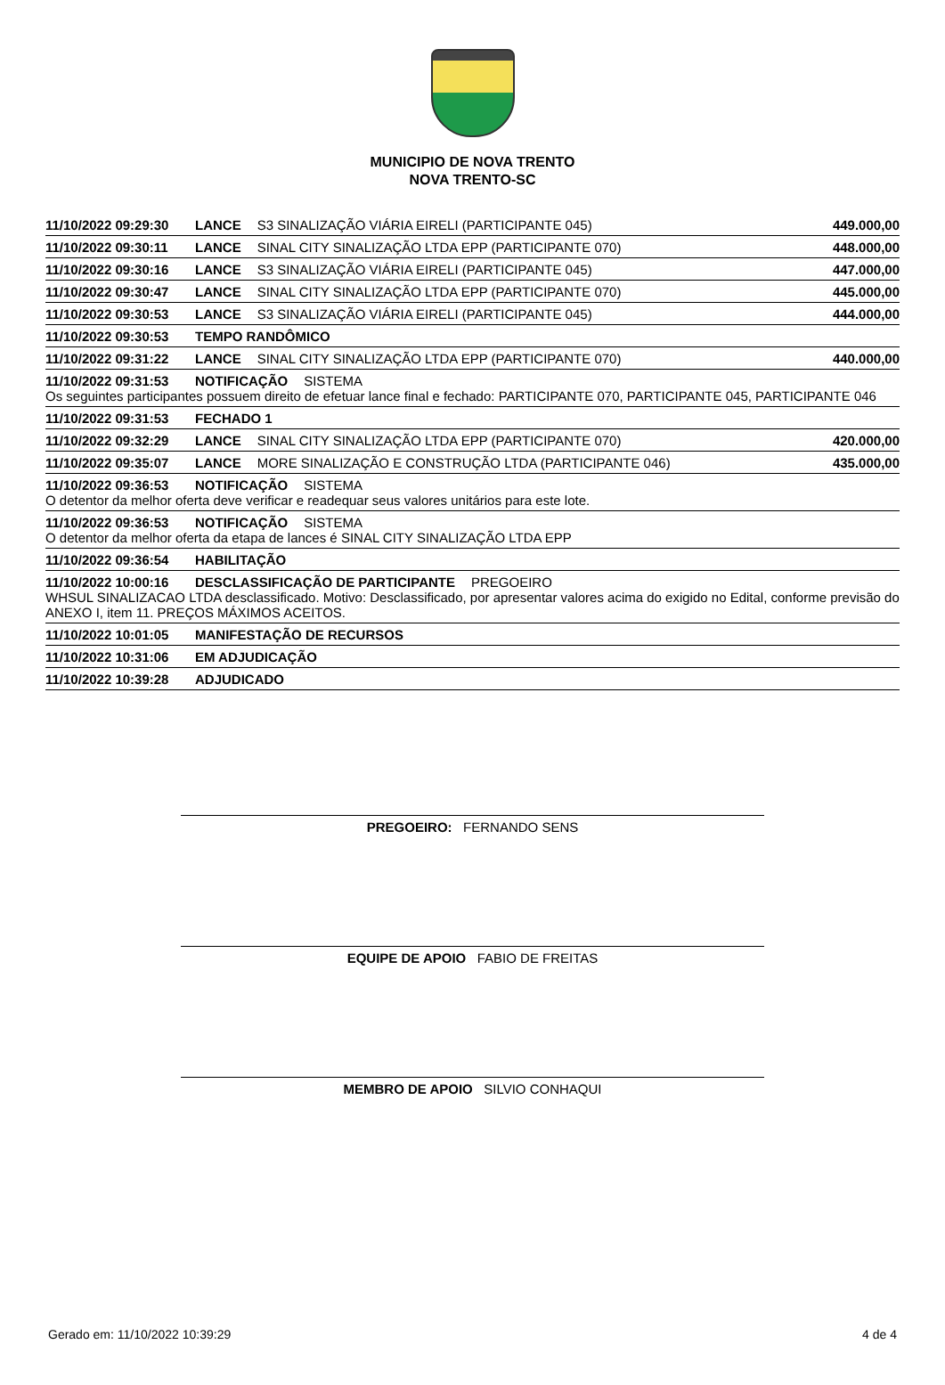MUNICIPIO DE NOVA TRENTO
NOVA TRENTO-SC
11/10/2022 09:29:30 LANCE S3 SINALIZAÇÃO VIÁRIA EIRELI (PARTICIPANTE 045) 449.000,00
11/10/2022 09:30:11 LANCE SINAL CITY SINALIZAÇÃO LTDA EPP (PARTICIPANTE 070) 448.000,00
11/10/2022 09:30:16 LANCE S3 SINALIZAÇÃO VIÁRIA EIRELI (PARTICIPANTE 045) 447.000,00
11/10/2022 09:30:47 LANCE SINAL CITY SINALIZAÇÃO LTDA EPP (PARTICIPANTE 070) 445.000,00
11/10/2022 09:30:53 LANCE S3 SINALIZAÇÃO VIÁRIA EIRELI (PARTICIPANTE 045) 444.000,00
11/10/2022 09:30:53 TEMPO RANDÔMICO
11/10/2022 09:31:22 LANCE SINAL CITY SINALIZAÇÃO LTDA EPP (PARTICIPANTE 070) 440.000,00
11/10/2022 09:31:53 NOTIFICAÇÃO SISTEMA
Os seguintes participantes possuem direito de efetuar lance final e fechado: PARTICIPANTE 070, PARTICIPANTE 045, PARTICIPANTE 046
11/10/2022 09:31:53 FECHADO 1
11/10/2022 09:32:29 LANCE SINAL CITY SINALIZAÇÃO LTDA EPP (PARTICIPANTE 070) 420.000,00
11/10/2022 09:35:07 LANCE MORE SINALIZAÇÃO E CONSTRUÇÃO LTDA (PARTICIPANTE 046) 435.000,00
11/10/2022 09:36:53 NOTIFICAÇÃO SISTEMA
O detentor da melhor oferta deve verificar e readequar seus valores unitários para este lote.
11/10/2022 09:36:53 NOTIFICAÇÃO SISTEMA
O detentor da melhor oferta da etapa de lances é SINAL CITY SINALIZAÇÃO LTDA EPP
11/10/2022 09:36:54 HABILITAÇÃO
11/10/2022 10:00:16 DESCLASSIFICAÇÃO DE PARTICIPANTE PREGOEIRO
WHSUL SINALIZACAO LTDA desclassificado. Motivo: Desclassificado, por apresentar valores acima do exigido no Edital, conforme previsão do ANEXO I, item 11. PREÇOS MÁXIMOS ACEITOS.
11/10/2022 10:01:05 MANIFESTAÇÃO DE RECURSOS
11/10/2022 10:31:06 EM ADJUDICAÇÃO
11/10/2022 10:39:28 ADJUDICADO
PREGOEIRO: FERNANDO SENS
EQUIPE DE APOIO FABIO DE FREITAS
MEMBRO DE APOIO SILVIO CONHAQUI
Gerado em: 11/10/2022 10:39:29 4 de 4